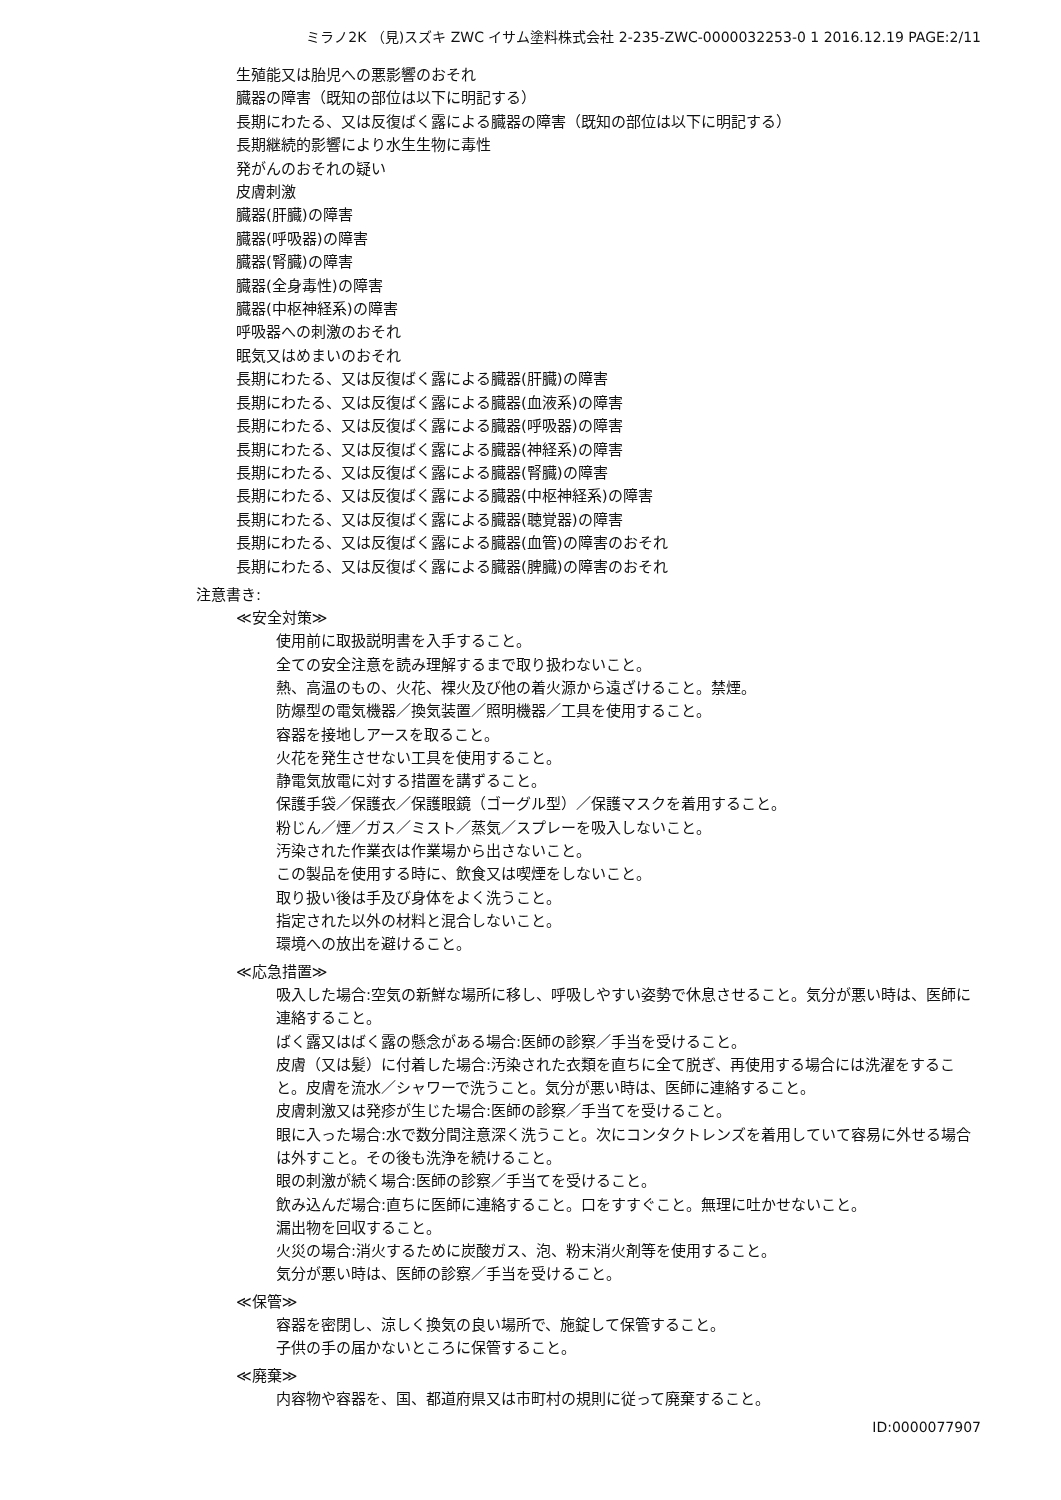ミラノ2K （見)スズキ ZWC イサム塗料株式会社 2-235-ZWC-0000032253-0 1 2016.12.19 PAGE:2/11
生殖能又は胎児への悪影響のおそれ
臓器の障害（既知の部位は以下に明記する）
長期にわたる、又は反復ばく露による臓器の障害（既知の部位は以下に明記する）
長期継続的影響により水生生物に毒性
発がんのおそれの疑い
皮膚刺激
臓器(肝臓)の障害
臓器(呼吸器)の障害
臓器(腎臓)の障害
臓器(全身毒性)の障害
臓器(中枢神経系)の障害
呼吸器への刺激のおそれ
眠気又はめまいのおそれ
長期にわたる、又は反復ばく露による臓器(肝臓)の障害
長期にわたる、又は反復ばく露による臓器(血液系)の障害
長期にわたる、又は反復ばく露による臓器(呼吸器)の障害
長期にわたる、又は反復ばく露による臓器(神経系)の障害
長期にわたる、又は反復ばく露による臓器(腎臓)の障害
長期にわたる、又は反復ばく露による臓器(中枢神経系)の障害
長期にわたる、又は反復ばく露による臓器(聴覚器)の障害
長期にわたる、又は反復ばく露による臓器(血管)の障害のおそれ
長期にわたる、又は反復ばく露による臓器(脾臓)の障害のおそれ
注意書き:
≪安全対策≫
使用前に取扱説明書を入手すること。
全ての安全注意を読み理解するまで取り扱わないこと。
熱、高温のもの、火花、裸火及び他の着火源から遠ざけること。禁煙。
防爆型の電気機器／換気装置／照明機器／工具を使用すること。
容器を接地しアースを取ること。
火花を発生させない工具を使用すること。
静電気放電に対する措置を講ずること。
保護手袋／保護衣／保護眼鏡（ゴーグル型）／保護マスクを着用すること。
粉じん／煙／ガス／ミスト／蒸気／スプレーを吸入しないこと。
汚染された作業衣は作業場から出さないこと。
この製品を使用する時に、飲食又は喫煙をしないこと。
取り扱い後は手及び身体をよく洗うこと。
指定された以外の材料と混合しないこと。
環境への放出を避けること。
≪応急措置≫
吸入した場合:空気の新鮮な場所に移し、呼吸しやすい姿勢で休息させること。気分が悪い時は、医師に連絡すること。
ばく露又はばく露の懸念がある場合:医師の診察／手当を受けること。
皮膚（又は髪）に付着した場合:汚染された衣類を直ちに全て脱ぎ、再使用する場合には洗濯をすること。皮膚を流水／シャワーで洗うこと。気分が悪い時は、医師に連絡すること。
皮膚刺激又は発疹が生じた場合:医師の診察／手当てを受けること。
眼に入った場合:水で数分間注意深く洗うこと。次にコンタクトレンズを着用していて容易に外せる場合は外すこと。その後も洗浄を続けること。
眼の刺激が続く場合:医師の診察／手当てを受けること。
飲み込んだ場合:直ちに医師に連絡すること。口をすすぐこと。無理に吐かせないこと。
漏出物を回収すること。
火災の場合:消火するために炭酸ガス、泡、粉末消火剤等を使用すること。
気分が悪い時は、医師の診察／手当を受けること。
≪保管≫
容器を密閉し、涼しく換気の良い場所で、施錠して保管すること。
子供の手の届かないところに保管すること。
≪廃棄≫
内容物や容器を、国、都道府県又は市町村の規則に従って廃棄すること。
ID:0000077907